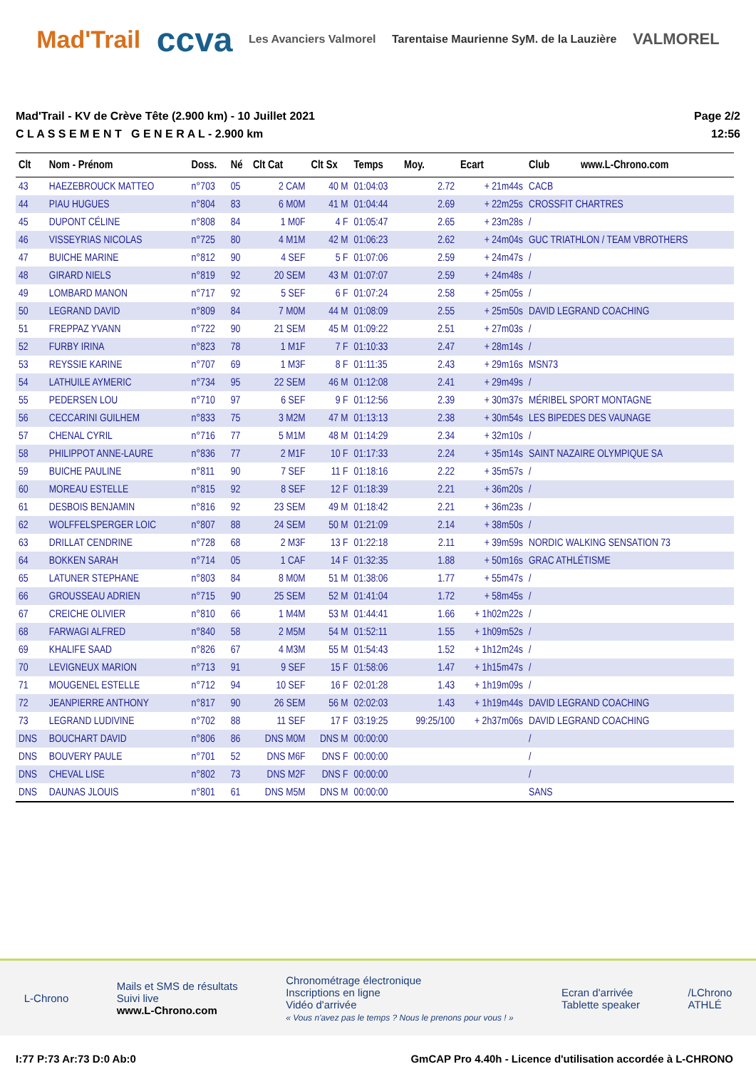Mad'Trail ccva Les Avanciers Valmorel Tarentaise Maurienne SyM. de la Lauzière VALMOREL
Mad'Trail - KV de Crève Tête (2.900 km) - 10 Juillet 2021
C L A S S E M E N T G E N E R A L - 2.900 km
Page 2/2
12:56
| Clt | Nom - Prénom | Doss. | Né | Clt Cat | Clt Sx | Temps | Moy. | Ecart | Club www.L-Chrono.com |
| --- | --- | --- | --- | --- | --- | --- | --- | --- | --- |
| 43 | HAEZEBROUCK MATTEO | n°703 | 05 | 2 CAM | 40 M | 01:04:03 | 2.72 | + 21m44s | CACB |
| 44 | PIAU HUGUES | n°804 | 83 | 6 M0M | 41 M | 01:04:44 | 2.69 | + 22m25s | CROSSFIT CHARTRES |
| 45 | DUPONT CÉLINE | n°808 | 84 | 1 M0F | 4 F | 01:05:47 | 2.65 | + 23m28s | / |
| 46 | VISSEYRIAS NICOLAS | n°725 | 80 | 4 M1M | 42 M | 01:06:23 | 2.62 | + 24m04s | GUC TRIATHLON / TEAM VBROTHERS |
| 47 | BUICHE MARINE | n°812 | 90 | 4 SEF | 5 F | 01:07:06 | 2.59 | + 24m47s | / |
| 48 | GIRARD NIELS | n°819 | 92 | 20 SEM | 43 M | 01:07:07 | 2.59 | + 24m48s | / |
| 49 | LOMBARD MANON | n°717 | 92 | 5 SEF | 6 F | 01:07:24 | 2.58 | + 25m05s | / |
| 50 | LEGRAND DAVID | n°809 | 84 | 7 M0M | 44 M | 01:08:09 | 2.55 | + 25m50s | DAVID LEGRAND COACHING |
| 51 | FREPPAZ YVANN | n°722 | 90 | 21 SEM | 45 M | 01:09:22 | 2.51 | + 27m03s | / |
| 52 | FURBY IRINA | n°823 | 78 | 1 M1F | 7 F | 01:10:33 | 2.47 | + 28m14s | / |
| 53 | REYSSIE KARINE | n°707 | 69 | 1 M3F | 8 F | 01:11:35 | 2.43 | + 29m16s | MSN73 |
| 54 | LATHUILE AYMERIC | n°734 | 95 | 22 SEM | 46 M | 01:12:08 | 2.41 | + 29m49s | / |
| 55 | PEDERSEN LOU | n°710 | 97 | 6 SEF | 9 F | 01:12:56 | 2.39 | + 30m37s | MÉRIBEL SPORT MONTAGNE |
| 56 | CECCARINI GUILHEM | n°833 | 75 | 3 M2M | 47 M | 01:13:13 | 2.38 | + 30m54s | LES BIPEDES DES VAUNAGE |
| 57 | CHENAL CYRIL | n°716 | 77 | 5 M1M | 48 M | 01:14:29 | 2.34 | + 32m10s | / |
| 58 | PHILIPPOT ANNE-LAURE | n°836 | 77 | 2 M1F | 10 F | 01:17:33 | 2.24 | + 35m14s | SAINT NAZAIRE OLYMPIQUE SA |
| 59 | BUICHE PAULINE | n°811 | 90 | 7 SEF | 11 F | 01:18:16 | 2.22 | + 35m57s | / |
| 60 | MOREAU ESTELLE | n°815 | 92 | 8 SEF | 12 F | 01:18:39 | 2.21 | + 36m20s | / |
| 61 | DESBOIS BENJAMIN | n°816 | 92 | 23 SEM | 49 M | 01:18:42 | 2.21 | + 36m23s | / |
| 62 | WOLFFELSPERGER LOIC | n°807 | 88 | 24 SEM | 50 M | 01:21:09 | 2.14 | + 38m50s | / |
| 63 | DRILLAT CENDRINE | n°728 | 68 | 2 M3F | 13 F | 01:22:18 | 2.11 | + 39m59s | NORDIC WALKING SENSATION 73 |
| 64 | BOKKEN SARAH | n°714 | 05 | 1 CAF | 14 F | 01:32:35 | 1.88 | + 50m16s | GRAC ATHLÉTISME |
| 65 | LATUNER STEPHANE | n°803 | 84 | 8 M0M | 51 M | 01:38:06 | 1.77 | + 55m47s | / |
| 66 | GROUSSEAU ADRIEN | n°715 | 90 | 25 SEM | 52 M | 01:41:04 | 1.72 | + 58m45s | / |
| 67 | CREICHE OLIVIER | n°810 | 66 | 1 M4M | 53 M | 01:44:41 | 1.66 | + 1h02m22s | / |
| 68 | FARWAGI ALFRED | n°840 | 58 | 2 M5M | 54 M | 01:52:11 | 1.55 | + 1h09m52s | / |
| 69 | KHALIFE SAAD | n°826 | 67 | 4 M3M | 55 M | 01:54:43 | 1.52 | + 1h12m24s | / |
| 70 | LEVIGNEUX MARION | n°713 | 91 | 9 SEF | 15 F | 01:58:06 | 1.47 | + 1h15m47s | / |
| 71 | MOUGENEL ESTELLE | n°712 | 94 | 10 SEF | 16 F | 02:01:28 | 1.43 | + 1h19m09s | / |
| 72 | JEANPIERRE ANTHONY | n°817 | 90 | 26 SEM | 56 M | 02:02:03 | 1.43 | + 1h19m44s | DAVID LEGRAND COACHING |
| 73 | LEGRAND LUDIVINE | n°702 | 88 | 11 SEF | 17 F | 03:19:25 | 99:25/100 | + 2h37m06s | DAVID LEGRAND COACHING |
| DNS | BOUCHART DAVID | n°806 | 86 | DNS M0M | DNS M | 00:00:00 | | | / |
| DNS | BOUVERY PAULE | n°701 | 52 | DNS M6F | DNS F | 00:00:00 | | | / |
| DNS | CHEVAL LISE | n°802 | 73 | DNS M2F | DNS F | 00:00:00 | | | / |
| DNS | DAUNAS JLOUIS | n°801 | 61 | DNS M5M | DNS M | 00:00:00 | | | SANS |
L-Chrono
Mails et SMS de résultats
Suivi live
www.L-Chrono.com
Chronométrage électronique
Inscriptions en ligne
Vidéo d'arrivée
« Vous n'avez pas le temps ? Nous le prenons pour vous ! »
Ecran d'arrivée
Tablette speaker
/LChrono
ATHLÉ
I:77 P:73 Ar:73 D:0 Ab:0 GmCAP Pro 4.40h - Licence d'utilisation accordée à L-CHRONO